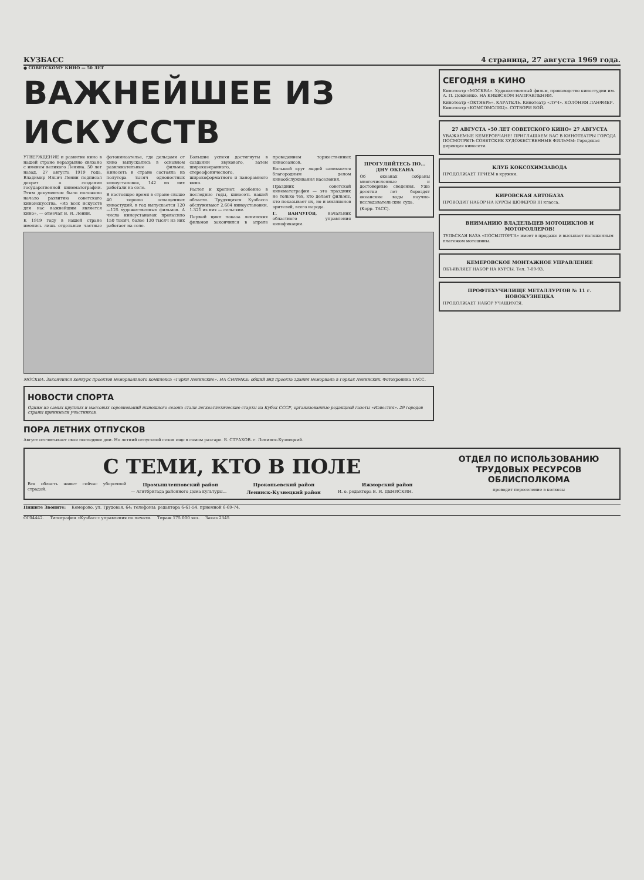КУЗБАСС 4 страница, 27 августа 1969 года.
● СОВЕТСКОМУ КИНО — 50 ЛЕТ
ВАЖНЕЙШЕЕ ИЗ ИСКУССТВ
УТВЕРЖДЕНИЕ и развитие кино в нашей стране неразрывно связано с именем великого Ленина. 50 лет назад, 27 августа 1919 года, Владимир Ильич Ленин подписал декрет о создании государственной кинематографии. Этим документом было положено начало развитию советского киноискусства. «Из всех искусств для нас важнейшим является кино», — отмечал В. И. Ленин.
К 1919 году в нашей стране имелись лишь отдельные частные фотокиноателье, где дельцами от кино выпускались в основном развлекательные фильмы. Киносеть в стране состояла из полутора тысяч однопостных киноустановок, 142 из них работали на селе.
В настоящее время в стране свыше 40 хорошо оснащенных киностудий, в год выпускается 120—125 художественных фильмов. А число киноустановок превысило 150 тысяч, более 130 тысяч из них работает на селе.
Большие успехи достигнуты в создании звукового, затем широкоэкранного, стереофонического, широкоформатного и панорамного кино.
Растет и крепнет, особенно в последние годы, киносеть нашей области. Трудящихся Кузбасса обслуживают 2.604 киноустановки, 1.321 из них — сельские.
Первый цикл показа ленинских фильмов закончился в апреле проведением торжественных киносеансов.
Большой круг людей занимается благородным делом кинообслуживания населения.
Праздник советской кинематографии — это праздник не только тех, кто делает фильмы, кто показывает их, но и миллионов зрителей, всего народа.
Г. ВАНЧУГОВ, начальник областного управления кинофикации.
ПРОГУЛЯЙТЕСЬ ПО... ДНУ ОКЕАНА
Об океанах собраны многочисленные и достоверные сведения. Уже десятки лет бороздят океанские воды научно-исследовательские суда.
(Корр. ТАСС).
МОСКВА. Закончился конкурс проектов мемориального комплекса «Горки Ленинские». НА СНИМКЕ: общий вид проекта здания мемориала в Горках Ленинских. Фотохроника ТАСС.
НОВОСТИ СПОРТА
Одним из самых крупных и массовых соревнований нынешнего сезона стали легкоатлетические старты на Кубок СССР, организованные редакцией газеты «Известия». 29 городов страны принимали участников.
ПОРА ЛЕТНИХ ОТПУСКОВ
Август отсчитывает свои последние дни. Но летний отпускной сезон еще в самом разгаре. Б. СТРАХОВ. г. Ленинск-Кузнецкий.
СЕГОДНЯ в КИНО
Кинотеатр «МОСКВА». Художественный фильм, производство киностудии им. А. П. Довженко. НА КИЕВСКОМ НАПРАВЛЕНИИ.
Кинотеатр «ОКТЯБРЬ». КАРАТЕЛЬ. Кинотеатр «ЛУЧ». КОЛОНИЯ ЛАНФИЕР. Кинотеатр «КОМСОМОЛЕЦ». СОТВОРИ БОЙ.
27 АВГУСТА «50 ЛЕТ СОВЕТСКОГО КИНО» 27 АВГУСТА
УВАЖАЕМЫЕ КЕМЕРОВЧАНЕ! ПРИГЛАШАЕМ ВАС В КИНОТЕАТРЫ ГОРОДА ПОСМОТРЕТЬ СОВЕТСКИЕ ХУДОЖЕСТВЕННЫЕ ФИЛЬМЫ: Городская дирекция киносети.
КЛУБ КОКСОХИМЗАВОДА
ПРОДОЛЖАЕТ ПРИЕМ в кружки.
КИРОВСКАЯ АВТОБАЗА
ПРОВОДИТ НАБОР НА КУРСЫ ШОФЕРОВ III класса.
ВНИМАНИЮ ВЛАДЕЛЬЦЕВ МОТОЦИКЛОВ И МОТОРОЛЛЕРОВ!
ТУЛЬСКАЯ БАЗА «ПОСЫЛТОРГА» имеет в продаже и высылает наложенным платежом мотошины.
КЕМЕРОВСКОЕ МОНТАЖНОЕ УПРАВЛЕНИЕ
ОБЪЯВЛЯЕТ НАБОР НА КУРСЫ. Тел. 7-09-93.
ПРОФТЕХУЧИЛИЩЕ МЕТАЛЛУРГОВ № 11 г. НОВОКУЗНЕЦКА
ПРОДОЛЖАЕТ НАБОР УЧАЩИХСЯ.
С ТЕМИ, КТО В ПОЛЕ
Вся область живет сейчас уборочной страдой.
Промышленновский район
— Агитбригада районного Дома культуры...
Прокопьевский район
Ленинск-Кузнецкий район
Ижморский район
И. о. редактора В. И. ДЕНИСКИН.
ОТДЕЛ ПО ИСПОЛЬЗОВАНИЮ ТРУДОВЫХ РЕСУРСОВ ОБЛИСПОЛКОМА
проводит переселение в колхозы
Пишите Звоните: Кемерово, ул. Трудовая, 64; телефоны: редактора 6-61-54, приемной 6-69-74.
ОГ04442. Типография «Кузбасс» управления по печати. Тираж 175 000 экз. Заказ 2345